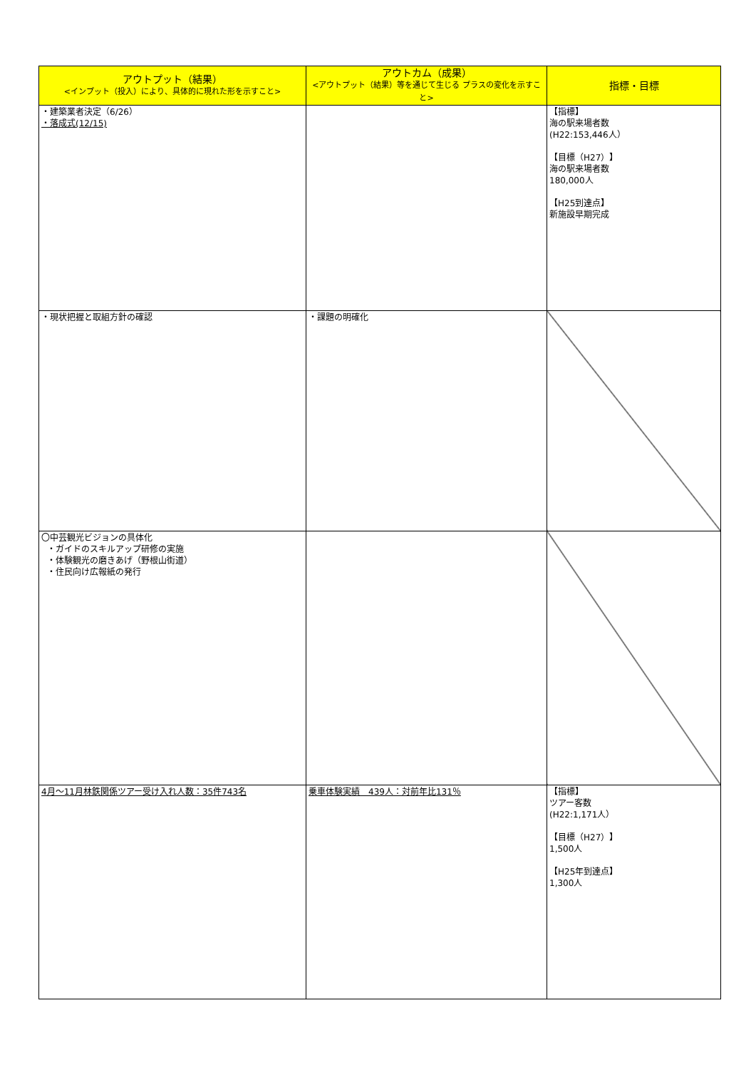| アウトプット（結果） <インプット（投入）により、具体的に現れた形を示すこと> | アウトカム（成果） <アウトプット（結果）等を通じて生じる プラスの変化を示すこと> | 指標・目標 |
| --- | --- | --- |
| ・建築業者決定（6/26） ・落成式(12/15) | | 【指標】 海の駅来場者数 (H22:153,446人） 【目標（H27）】 海の駅来場者数 180,000人 【H25到達点】 新施設早期完成 |
| ・現状把握と取組方針の確認 | ・課題の明確化 | |
| 〇中芸観光ビジョンの具体化 ・ガイドのスキルアップ研修の実施 ・体験観光の磨きあげ（野根山街道） ・住民向け広報紙の発行 | | |
| 4月～11月林鉄関係ツアー受け入れ人数：35件743名 | 乗車体験実績 439人：対前年比131％ | 【指標】 ツアー客数 (H22:1,171人） 【目標（H27）】 1,500人 【H25年到達点】 1,300人 |